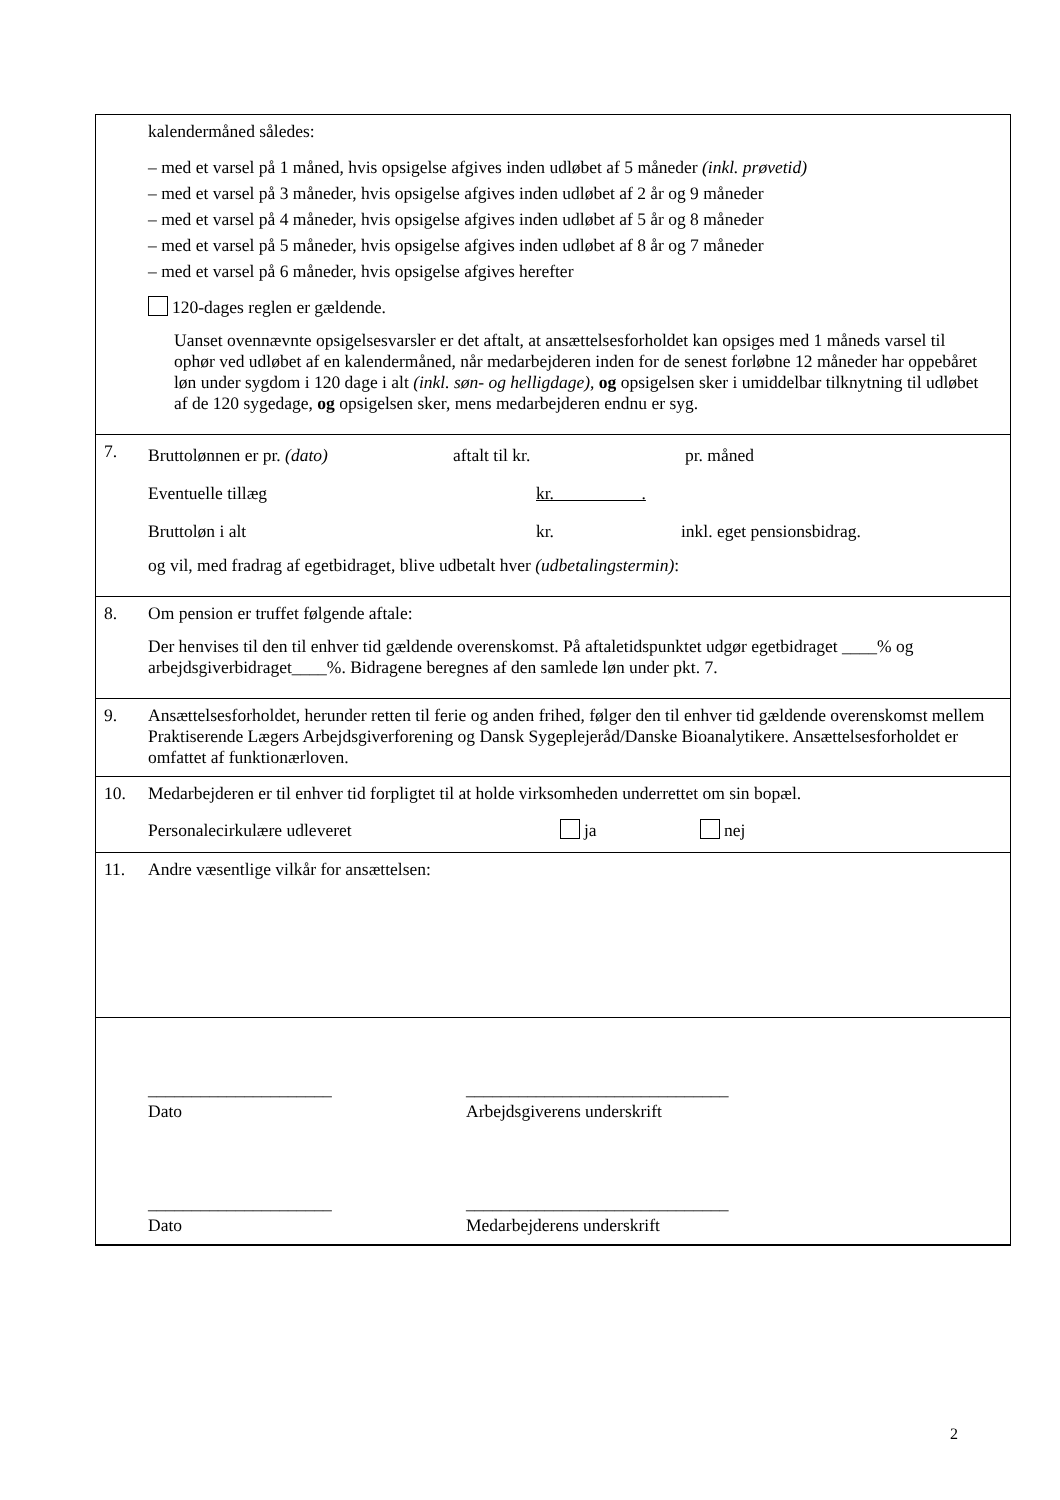kalendermåned således:
– med et varsel på 1 måned, hvis opsigelse afgives inden udløbet af 5 måneder (inkl. prøvetid)
– med et varsel på 3 måneder, hvis opsigelse afgives inden udløbet af 2 år og 9 måneder
– med et varsel på 4 måneder, hvis opsigelse afgives inden udløbet af 5 år og 8 måneder
– med et varsel på 5 måneder, hvis opsigelse afgives inden udløbet af 8 år og 7 måneder
– med et varsel på 6 måneder, hvis opsigelse afgives herefter
120-dages reglen er gældende.
Uanset ovennævnte opsigelsesvarsler er det aftalt, at ansættelsesforholdet kan opsiges med 1 måneds varsel til ophør ved udløbet af en kalendermåned, når medarbejderen inden for de senest forløbne 12 måneder har oppebåret løn under sygdom i 120 dage i alt (inkl. søn- og helligdage), og opsigelsen sker i umiddelbar tilknytning til udløbet af de 120 sygedage, og opsigelsen sker, mens medarbejderen endnu er syg.
7.
Bruttolønnen er pr. (dato) aftalt til kr. pr. måned
Eventuelle tillæg kr. .
Bruttoløn i alt kr. inkl. eget pensionsbidrag.
og vil, med fradrag af egetbidraget, blive udbetalt hver (udbetalingstermin):
8.
Om pension er truffet følgende aftale:
Der henvises til den til enhver tid gældende overenskomst. På aftaletidspunktet udgør egetbidraget ____% og arbejdsgiverbidraget____%. Bidragene beregnes af den samlede løn under pkt. 7.
9.
Ansættelsesforholdet, herunder retten til ferie og anden frihed, følger den til enhver tid gældende overenskomst mellem Praktiserende Lægers Arbejdsgiverforening og Dansk Sygeplejeråd/Danske Bioanalytikere. Ansættelsesforholdet er omfattet af funktionærloven.
10.
Medarbejderen er til enhver tid forpligtet til at holde virksomheden underrettet om sin bopæl.
Personalecirkulære udleveret ja nej
11. Andre væsentlige vilkår for ansættelsen:
_____________________
Dato ______________________________
Arbejdsgiverens underskrift
_____________________
Dato ______________________________
Medarbejderens underskrift
2